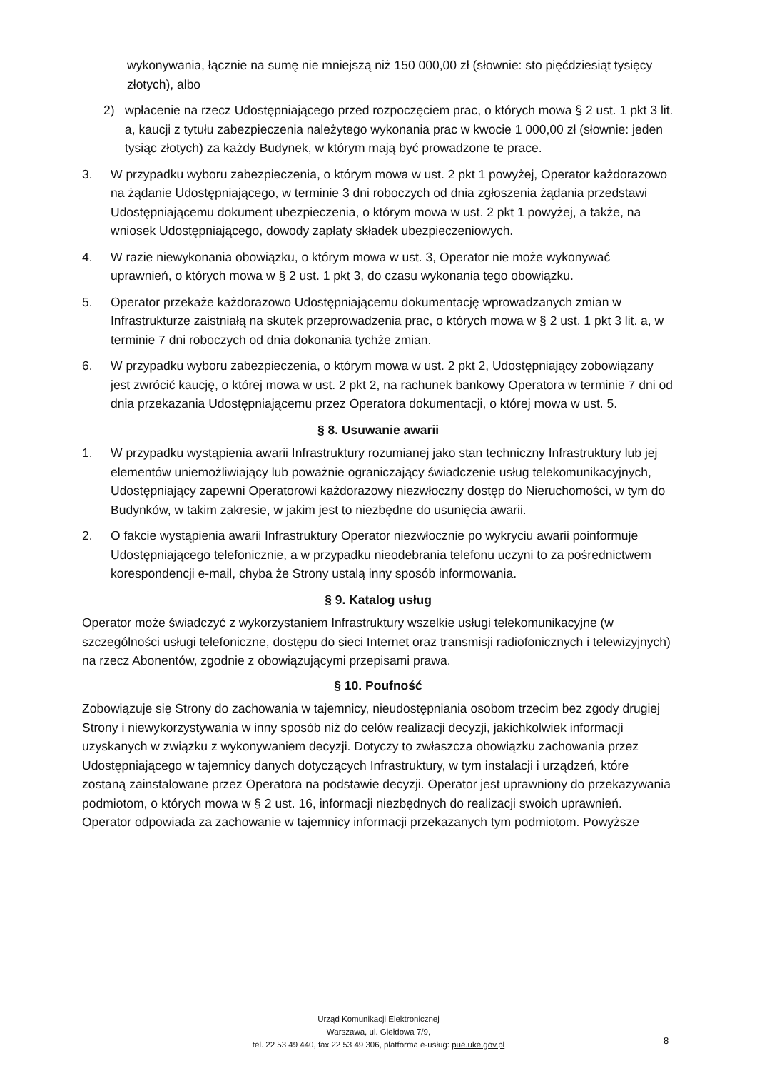wykonywania, łącznie na sumę nie mniejszą niż 150 000,00 zł (słownie: sto pięćdziesiąt tysięcy złotych), albo
2) wpłacenie na rzecz Udostępniającego przed rozpoczęciem prac, o których mowa § 2 ust. 1 pkt 3 lit. a, kaucji z tytułu zabezpieczenia należytego wykonania prac w kwocie 1 000,00 zł (słownie: jeden tysiąc złotych) za każdy Budynek, w którym mają być prowadzone te prace.
3. W przypadku wyboru zabezpieczenia, o którym mowa w ust. 2 pkt 1 powyżej, Operator każdorazowo na żądanie Udostępniającego, w terminie 3 dni roboczych od dnia zgłoszenia żądania przedstawi Udostępniającemu dokument ubezpieczenia, o którym mowa w ust. 2 pkt 1 powyżej, a także, na wniosek Udostępniającego, dowody zapłaty składek ubezpieczeniowych.
4. W razie niewykonania obowiązku, o którym mowa w ust. 3, Operator nie może wykonywać uprawnień, o których mowa w § 2 ust. 1 pkt 3, do czasu wykonania tego obowiązku.
5. Operator przekaże każdorazowo Udostępniającemu dokumentację wprowadzanych zmian w Infrastrukturze zaistniałą na skutek przeprowadzenia prac, o których mowa w § 2 ust. 1 pkt 3 lit. a, w terminie 7 dni roboczych od dnia dokonania tychże zmian.
6. W przypadku wyboru zabezpieczenia, o którym mowa w ust. 2 pkt 2, Udostępniający zobowiązany jest zwrócić kaucję, o której mowa w ust. 2 pkt 2, na rachunek bankowy Operatora w terminie 7 dni od dnia przekazania Udostępniającemu przez Operatora dokumentacji, o której mowa w ust. 5.
§ 8. Usuwanie awarii
1. W przypadku wystąpienia awarii Infrastruktury rozumianej jako stan techniczny Infrastruktury lub jej elementów uniemożliwiający lub poważnie ograniczający świadczenie usług telekomunikacyjnych, Udostępniający zapewni Operatorowi każdorazowy niezwłoczny dostęp do Nieruchomości, w tym do Budynków, w takim zakresie, w jakim jest to niezbędne do usunięcia awarii.
2. O fakcie wystąpienia awarii Infrastruktury Operator niezwłocznie po wykryciu awarii poinformuje Udostępniającego telefonicznie, a w przypadku nieodebrania telefonu uczyni to za pośrednictwem korespondencji e-mail, chyba że Strony ustalą inny sposób informowania.
§ 9. Katalog usług
Operator może świadczyć z wykorzystaniem Infrastruktury wszelkie usługi telekomunikacyjne (w szczególności usługi telefoniczne, dostępu do sieci Internet oraz transmisji radiofonicznych i telewizyjnych) na rzecz Abonentów, zgodnie z obowiązującymi przepisami prawa.
§ 10. Poufność
Zobowiązuje się Strony do zachowania w tajemnicy, nieudostępniania osobom trzecim bez zgody drugiej Strony i niewykorzystywania w inny sposób niż do celów realizacji decyzji, jakichkolwiek informacji uzyskanych w związku z wykonywaniem decyzji. Dotyczy to zwłaszcza obowiązku zachowania przez Udostępniającego w tajemnicy danych dotyczących Infrastruktury, w tym instalacji i urządzeń, które zostaną zainstalowane przez Operatora na podstawie decyzji. Operator jest uprawniony do przekazywania podmiotom, o których mowa w § 2 ust. 16, informacji niezbędnych do realizacji swoich uprawnień. Operator odpowiada za zachowanie w tajemnicy informacji przekazanych tym podmiotom. Powyższe
Urząd Komunikacji Elektronicznej
Warszawa, ul. Giełdowa 7/9,
tel. 22 53 49 440, fax 22 53 49 306, platforma e-usług: pue.uke.gov.pl
8